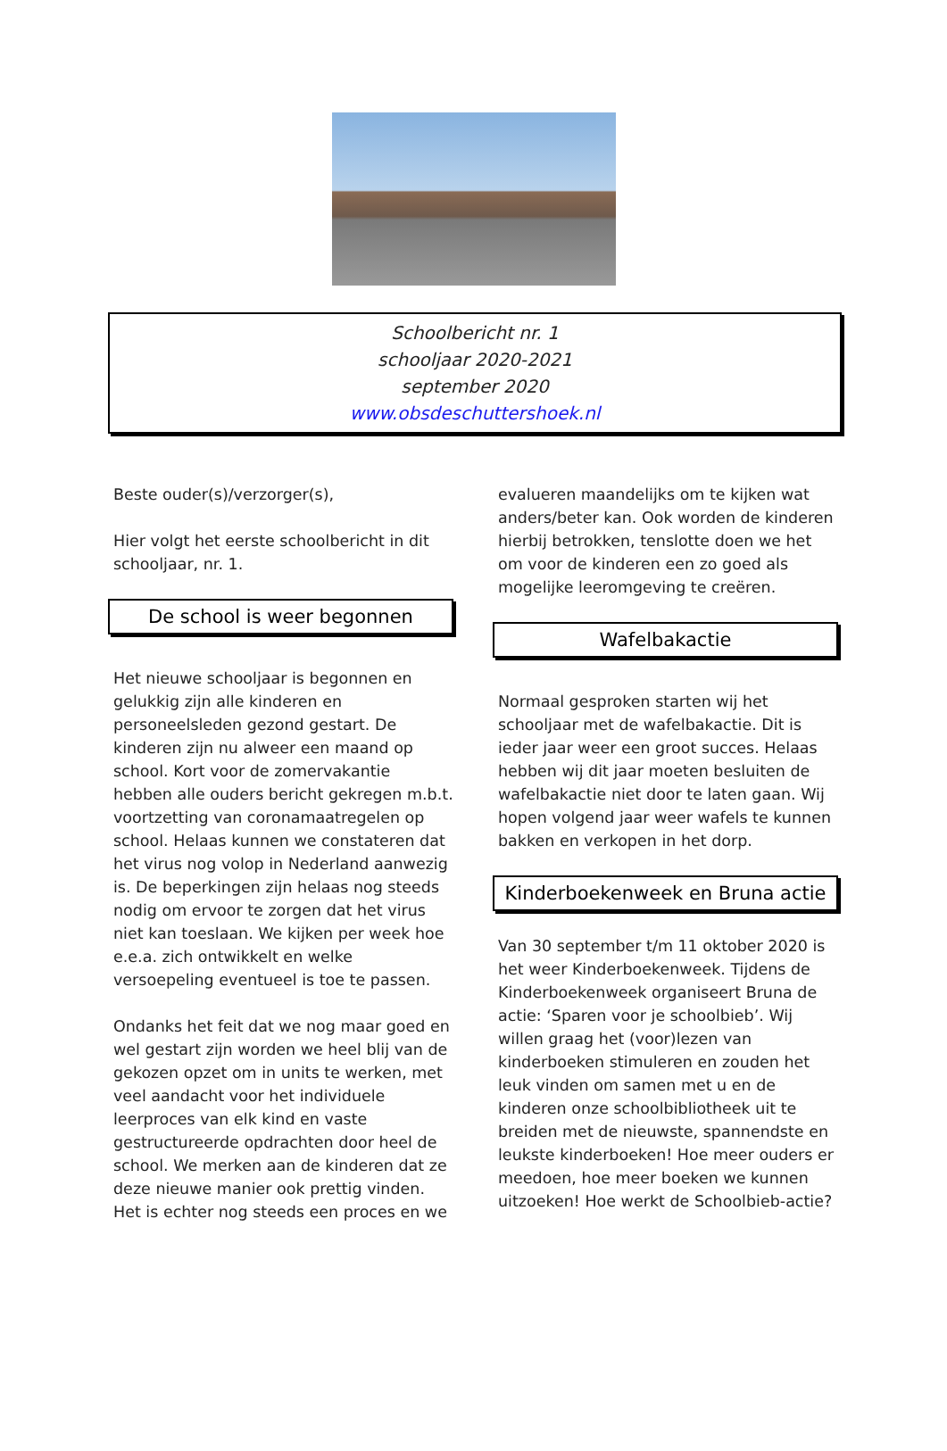Schoolbericht nr. 1
schooljaar 2020-2021
september 2020
www.obsdeschuttershoek.nl
Beste ouder(s)/verzorger(s),
Hier volgt het eerste schoolbericht in dit schooljaar, nr. 1.
De school is weer begonnen
Het nieuwe schooljaar is begonnen en gelukkig zijn alle kinderen en personeelsleden gezond gestart. De kinderen zijn nu alweer een maand op school. Kort voor de zomervakantie hebben alle ouders bericht gekregen m.b.t. voortzetting van coronamaatregelen op school. Helaas kunnen we constateren dat het virus nog volop in Nederland aanwezig is. De beperkingen zijn helaas nog steeds nodig om ervoor te zorgen dat het virus niet kan toeslaan. We kijken per week hoe e.e.a. zich ontwikkelt en welke versoepeling eventueel is toe te passen.
Ondanks het feit dat we nog maar goed en wel gestart zijn worden we heel blij van de gekozen opzet om in units te werken, met veel aandacht voor het individuele leerproces van elk kind en vaste gestructureerde opdrachten door heel de school. We merken aan de kinderen dat ze deze nieuwe manier ook prettig vinden. Het is echter nog steeds een proces en we
evalueren maandelijks om te kijken wat anders/beter kan. Ook worden de kinderen hierbij betrokken, tenslotte doen we het om voor de kinderen een zo goed als mogelijke leeromgeving te creëren.
Wafelbakactie
Normaal gesproken starten wij het schooljaar met de wafelbakactie. Dit is ieder jaar weer een groot succes. Helaas hebben wij dit jaar moeten besluiten de wafelbakactie niet door te laten gaan. Wij hopen volgend jaar weer wafels te kunnen bakken en verkopen in het dorp.
Kinderboekenweek en Bruna actie
Van 30 september t/m 11 oktober 2020 is het weer Kinderboekenweek. Tijdens de Kinderboekenweek organiseert Bruna de actie: ‘Sparen voor je schoolbieb’. Wij willen graag het (voor)lezen van kinderboeken stimuleren en zouden het leuk vinden om samen met u en de kinderen onze schoolbibliotheek uit te breiden met de nieuwste, spannendste en leukste kinderboeken! Hoe meer ouders er meedoen, hoe meer boeken we kunnen uitzoeken! Hoe werkt de Schoolbieb-actie?